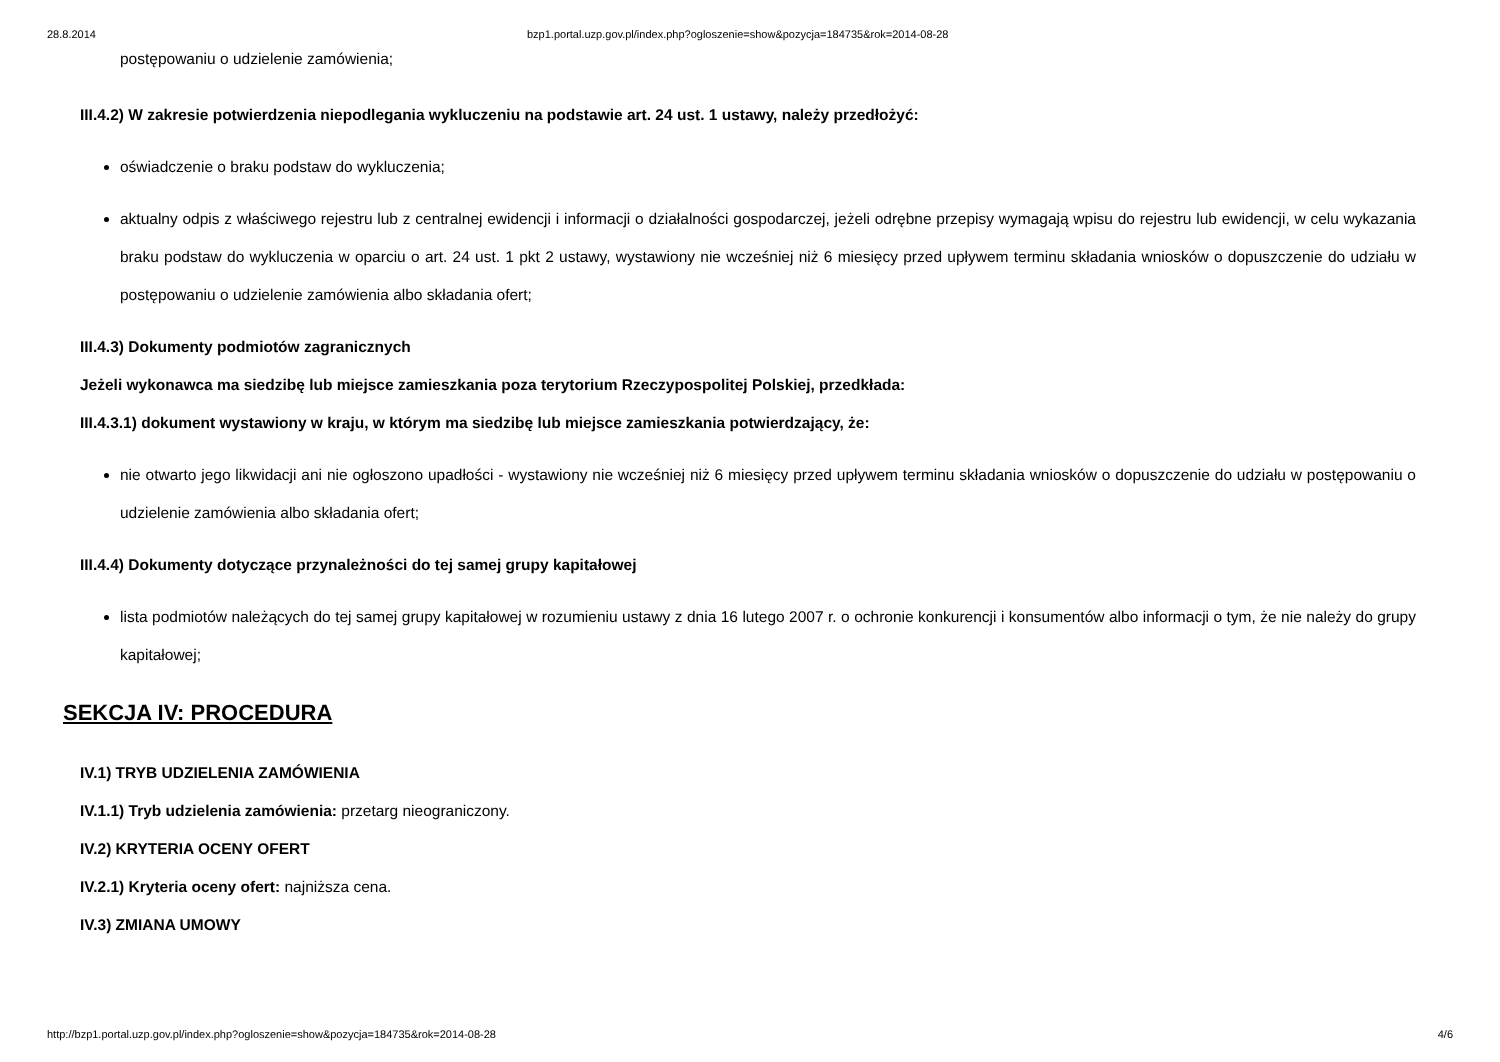28.8.2014 bzp1.portal.uzp.gov.pl/index.php?ogloszenie=show&pozycja=184735&rok=2014-08-28
postępowaniu o udzielenie zamówienia;
III.4.2) W zakresie potwierdzenia niepodlegania wykluczeniu na podstawie art. 24 ust. 1 ustawy, należy przedłożyć:
oświadczenie o braku podstaw do wykluczenia;
aktualny odpis z właściwego rejestru lub z centralnej ewidencji i informacji o działalności gospodarczej, jeżeli odrębne przepisy wymagają wpisu do rejestru lub ewidencji, w celu wykazania braku podstaw do wykluczenia w oparciu o art. 24 ust. 1 pkt 2 ustawy, wystawiony nie wcześniej niż 6 miesięcy przed upływem terminu składania wniosków o dopuszczenie do udziału w postępowaniu o udzielenie zamówienia albo składania ofert;
III.4.3) Dokumenty podmiotów zagranicznych
Jeżeli wykonawca ma siedzibę lub miejsce zamieszkania poza terytorium Rzeczypospolitej Polskiej, przedkłada:
III.4.3.1) dokument wystawiony w kraju, w którym ma siedzibę lub miejsce zamieszkania potwierdzający, że:
nie otwarto jego likwidacji ani nie ogłoszono upadłości - wystawiony nie wcześniej niż 6 miesięcy przed upływem terminu składania wniosków o dopuszczenie do udziału w postępowaniu o udzielenie zamówienia albo składania ofert;
III.4.4) Dokumenty dotyczące przynależności do tej samej grupy kapitałowej
lista podmiotów należących do tej samej grupy kapitałowej w rozumieniu ustawy z dnia 16 lutego 2007 r. o ochronie konkurencji i konsumentów albo informacji o tym, że nie należy do grupy kapitałowej;
SEKCJA IV: PROCEDURA
IV.1) TRYB UDZIELENIA ZAMÓWIENIA
IV.1.1) Tryb udzielenia zamówienia: przetarg nieograniczony.
IV.2) KRYTERIA OCENY OFERT
IV.2.1) Kryteria oceny ofert: najniższa cena.
IV.3) ZMIANA UMOWY
http://bzp1.portal.uzp.gov.pl/index.php?ogloszenie=show&pozycja=184735&rok=2014-08-28 4/6